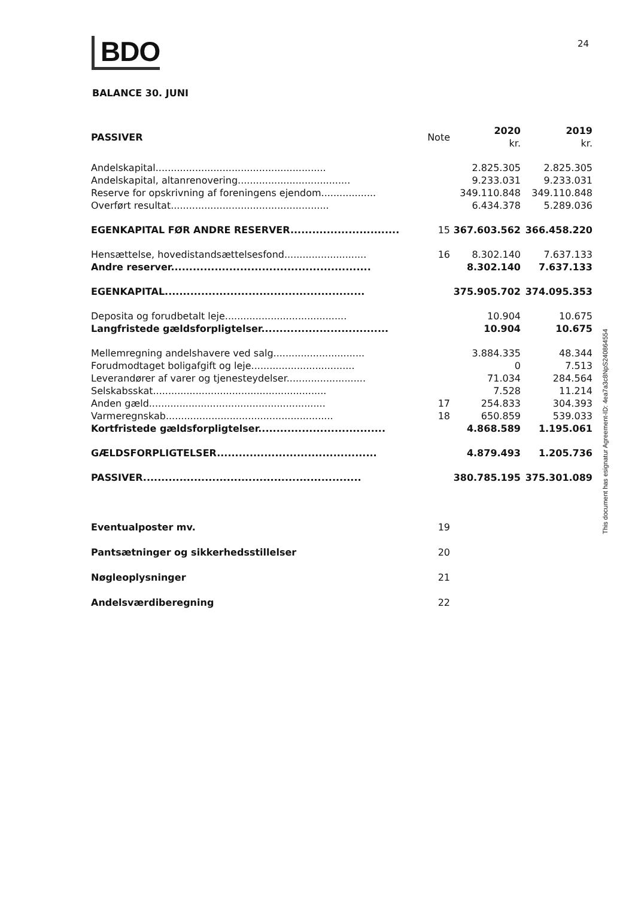BDO 24
BALANCE 30. JUNI
| PASSIVER | Note | 2020 kr. | 2019 kr. |
| --- | --- | --- | --- |
| Andelskapital........................................................ | | 2.825.305 | 2.825.305 |
| Andelskapital, altanrenovering..................................... | | 9.233.031 | 9.233.031 |
| Reserve for opskrivning af foreningens ejendom.................. | | 349.110.848 | 349.110.848 |
| Overført resultat.................................................... | | 6.434.378 | 5.289.036 |
| EGENKAPITAL FØR ANDRE RESERVER.............................. | 15 | 367.603.562 | 366.458.220 |
| Hensættelse, hovedistandsættelsesfond........................... | 16 | 8.302.140 | 7.637.133 |
| Andre reserver....................................................... | | 8.302.140 | 7.637.133 |
| EGENKAPITAL....................................................... | | 375.905.702 | 374.095.353 |
| Deposita og forudbetalt leje........................................ | | 10.904 | 10.675 |
| Langfristede gældsforpligtelser................................... | | 10.904 | 10.675 |
| Mellemregning andelshavere ved salg.............................. | | 3.884.335 | 48.344 |
| Forudmodtaget boligafgift og leje.................................. | | 0 | 7.513 |
| Leverandører af varer og tjenesteydelser.......................... | | 71.034 | 284.564 |
| Selskabsskat......................................................... | | 7.528 | 11.214 |
| Anden gæld.......................................................... | 17 | 254.833 | 304.393 |
| Varmeregnskab....................................................... | 18 | 650.859 | 539.033 |
| Kortfristede gældsforpligtelser................................... | | 4.868.589 | 1.195.061 |
| GÆLDSFORPLIGTELSER............................................ | | 4.879.493 | 1.205.736 |
| PASSIVER............................................................ | | 380.785.195 | 375.301.089 |
| Eventualposter mv. | 19 | | |
| Pantsætninger og sikkerhedsstillelser | 20 | | |
| Nøgleoplysninger | 21 | | |
| Andelsværdiberegning | 22 | | |
This document has esignatur Agreement-ID: 4ea7a3c8NpS240864554